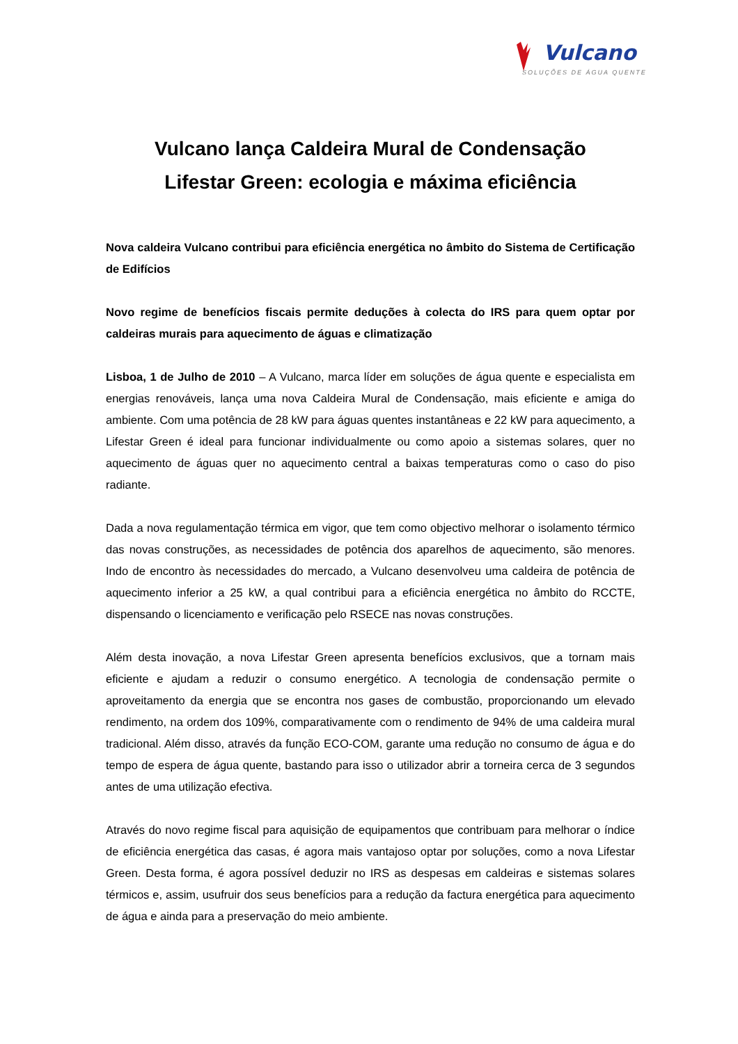Vulcano
SOLUÇÕES DE ÁGUA QUENTE
Vulcano lança Caldeira Mural de Condensação
Lifestar Green: ecologia e máxima eficiência
Nova caldeira Vulcano contribui para eficiência energética no âmbito do Sistema de Certificação de Edifícios
Novo regime de benefícios fiscais permite deduções à colecta do IRS para quem optar por caldeiras murais para aquecimento de águas e climatização
Lisboa, 1 de Julho de 2010 – A Vulcano, marca líder em soluções de água quente e especialista em energias renováveis, lança uma nova Caldeira Mural de Condensação, mais eficiente e amiga do ambiente. Com uma potência de 28 kW para águas quentes instantâneas e 22 kW para aquecimento, a Lifestar Green é ideal para funcionar individualmente ou como apoio a sistemas solares, quer no aquecimento de águas quer no aquecimento central a baixas temperaturas como o caso do piso radiante.
Dada a nova regulamentação térmica em vigor, que tem como objectivo melhorar o isolamento térmico das novas construções, as necessidades de potência dos aparelhos de aquecimento, são menores. Indo de encontro às necessidades do mercado, a Vulcano desenvolveu uma caldeira de potência de aquecimento inferior a 25 kW, a qual contribui para a eficiência energética no âmbito do RCCTE, dispensando o licenciamento e verificação pelo RSECE nas novas construções.
Além desta inovação, a nova Lifestar Green apresenta benefícios exclusivos, que a tornam mais eficiente e ajudam a reduzir o consumo energético. A tecnologia de condensação permite o aproveitamento da energia que se encontra nos gases de combustão, proporcionando um elevado rendimento, na ordem dos 109%, comparativamente com o rendimento de 94% de uma caldeira mural tradicional. Além disso, através da função ECO-COM, garante uma redução no consumo de água e do tempo de espera de água quente, bastando para isso o utilizador abrir a torneira cerca de 3 segundos antes de uma utilização efectiva.
Através do novo regime fiscal para aquisição de equipamentos que contribuam para melhorar o índice de eficiência energética das casas, é agora mais vantajoso optar por soluções, como a nova Lifestar Green. Desta forma, é agora possível deduzir no IRS as despesas em caldeiras e sistemas solares térmicos e, assim, usufruir dos seus benefícios para a redução da factura energética para aquecimento de água e ainda para a preservação do meio ambiente.